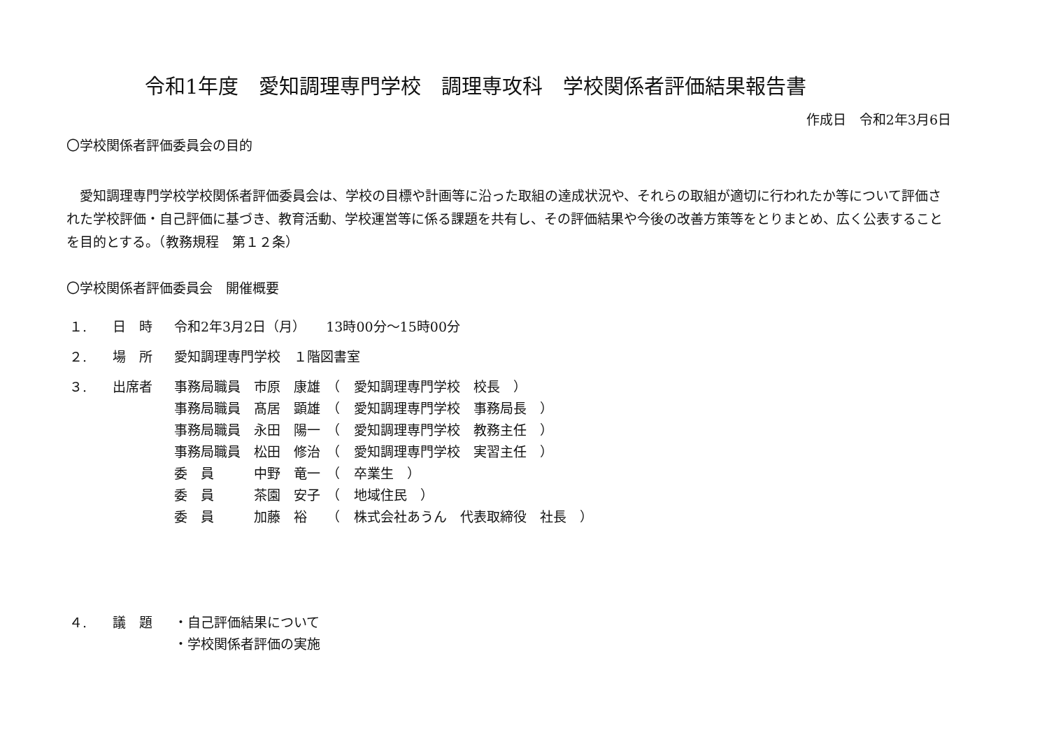令和1年度　愛知調理専門学校　調理専攻科　学校関係者評価結果報告書
作成日　令和2年3月6日
〇学校関係者評価委員会の目的
　愛知調理専門学校学校関係者評価委員会は、学校の目標や計画等に沿った取組の達成状況や、それらの取組が適切に行われたか等について評価された学校評価・自己評価に基づき、教育活動、学校運営等に係る課題を共有し、その評価結果や今後の改善方策等をとりまとめ、広く公表することを目的とする。（教務規程　第１２条）
〇学校関係者評価委員会　開催概要
| １. | 日 時 | 令和2年3月2日（月） 13時00分～15時00分 |
| ２. | 場 所 | 愛知調理専門学校 １階図書室 |
| ３. | 出席者 | 事務局職員 市原 康雄 （ 愛知調理専門学校 校長 ） |
| | | 事務局職員 髙居 顕雄 （ 愛知調理専門学校 事務局長 ） |
| | | 事務局職員 永田 陽一 （ 愛知調理専門学校 教務主任 ） |
| | | 事務局職員 松田 修治 （ 愛知調理専門学校 実習主任 ） |
| | | 委 員 中野 竜一 （ 卒業生 ） |
| | | 委 員 茶園 安子 （ 地域住民 ） |
| | | 委 員 加藤 裕 （ 株式会社あうん 代表取締役 社長 ） |
| ４. | 議 題 | ・自己評価結果について |
| | | ・学校関係者評価の実施 |